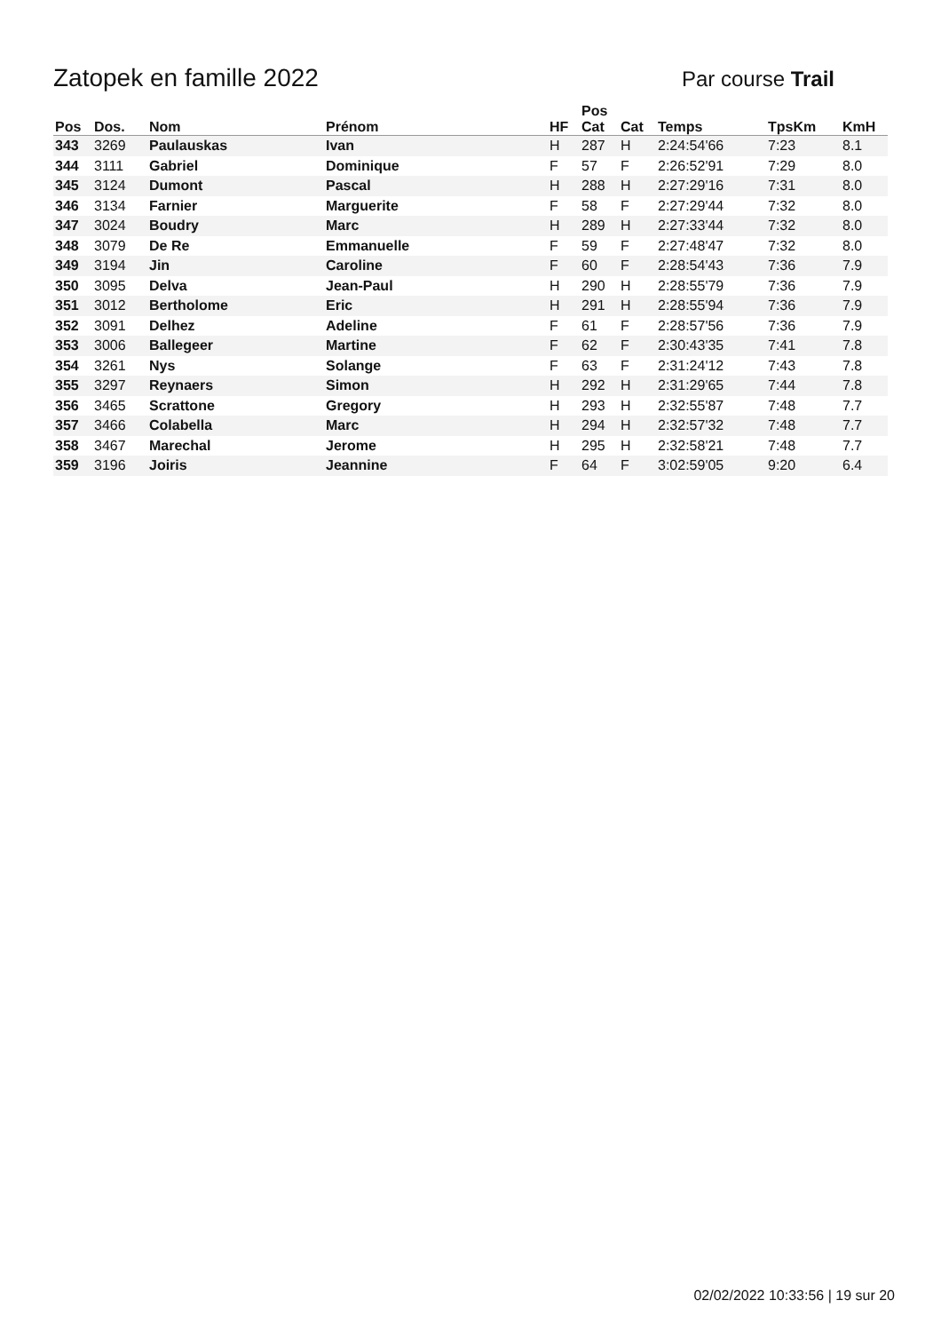Zatopek en famille 2022 Par course Trail
| Pos | Dos. | Nom | Prénom | HF | Pos Cat | Cat | Temps | TpsKm | KmH |
| --- | --- | --- | --- | --- | --- | --- | --- | --- | --- |
| 343 | 3269 | Paulauskas | Ivan | H | 287 | H | 2:24:54'66 | 7:23 | 8.1 |
| 344 | 3111 | Gabriel | Dominique | F | 57 | F | 2:26:52'91 | 7:29 | 8.0 |
| 345 | 3124 | Dumont | Pascal | H | 288 | H | 2:27:29'16 | 7:31 | 8.0 |
| 346 | 3134 | Farnier | Marguerite | F | 58 | F | 2:27:29'44 | 7:32 | 8.0 |
| 347 | 3024 | Boudry | Marc | H | 289 | H | 2:27:33'44 | 7:32 | 8.0 |
| 348 | 3079 | De Re | Emmanuelle | F | 59 | F | 2:27:48'47 | 7:32 | 8.0 |
| 349 | 3194 | Jin | Caroline | F | 60 | F | 2:28:54'43 | 7:36 | 7.9 |
| 350 | 3095 | Delva | Jean-Paul | H | 290 | H | 2:28:55'79 | 7:36 | 7.9 |
| 351 | 3012 | Bertholome | Eric | H | 291 | H | 2:28:55'94 | 7:36 | 7.9 |
| 352 | 3091 | Delhez | Adeline | F | 61 | F | 2:28:57'56 | 7:36 | 7.9 |
| 353 | 3006 | Ballegeer | Martine | F | 62 | F | 2:30:43'35 | 7:41 | 7.8 |
| 354 | 3261 | Nys | Solange | F | 63 | F | 2:31:24'12 | 7:43 | 7.8 |
| 355 | 3297 | Reynaers | Simon | H | 292 | H | 2:31:29'65 | 7:44 | 7.8 |
| 356 | 3465 | Scrattone | Gregory | H | 293 | H | 2:32:55'87 | 7:48 | 7.7 |
| 357 | 3466 | Colabella | Marc | H | 294 | H | 2:32:57'32 | 7:48 | 7.7 |
| 358 | 3467 | Marechal | Jerome | H | 295 | H | 2:32:58'21 | 7:48 | 7.7 |
| 359 | 3196 | Joiris | Jeannine | F | 64 | F | 3:02:59'05 | 9:20 | 6.4 |
02/02/2022 10:33:56 | 19 sur 20